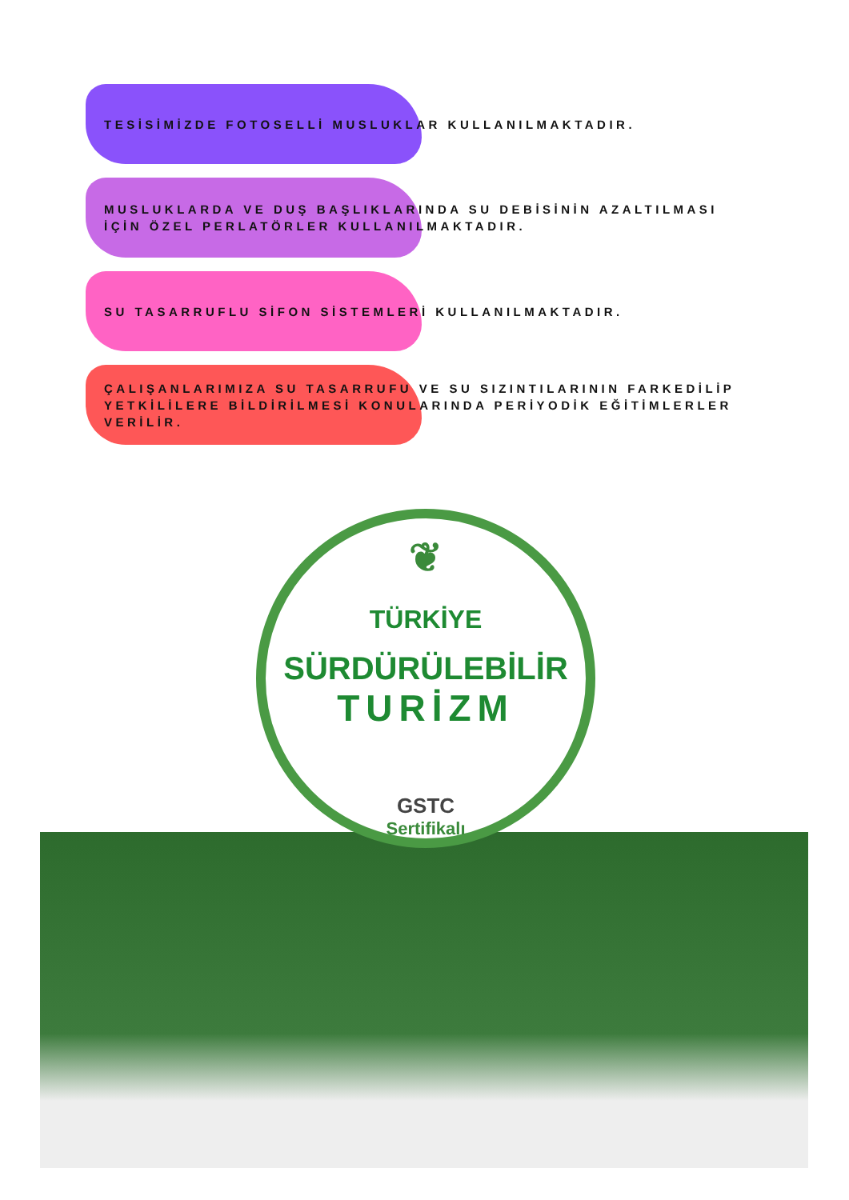TESİSİMİZDE FOTOSELLİ MUSLUKLAR KULLANILMAKTADIR.
MUSLUKLARDA VE DUŞ BAŞLIKLARINDA SU DEBİSİNİN AZALTILMASI
İÇİN ÖZEL PERLATÖRLER KULLANILMAKTADIR.
SU TASARRUFLU SİFON SİSTEMLERİ KULLANILMAKTADIR.
ÇALIŞANLARIMIZA SU TASARRUFU VE SU SIZINTILARININ FARKEDİLİP
YETKİLİLERE BİLDİRİLMESİ KONULARINDA PERİYODİK EĞİTİMLERLER
VERİLİR.
❦
TÜRKİYE
SÜRDÜRÜLEBİLİR
TURİZM
GSTC
Sertifikalı